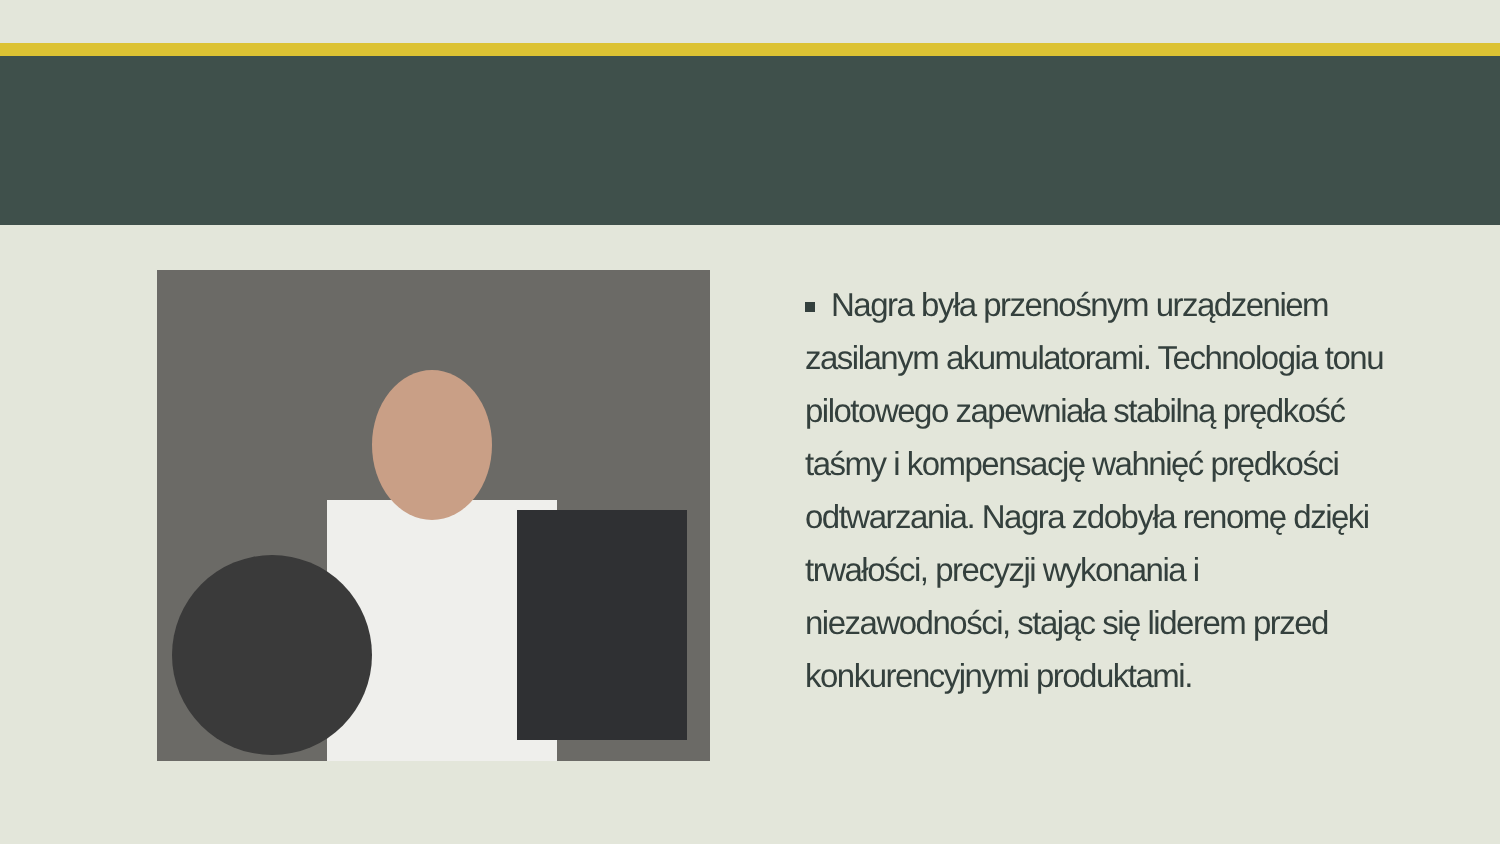Nagra była przenośnym urządzeniem zasilanym akumulatorami. Technologia tonu pilotowego zapewniała stabilną prędkość taśmy i kompensację wahnięć prędkości odtwarzania. Nagra zdobyła renomę dzięki trwałości, precyzji wykonania i niezawodności, stając się liderem przed konkurencyjnymi produktami.